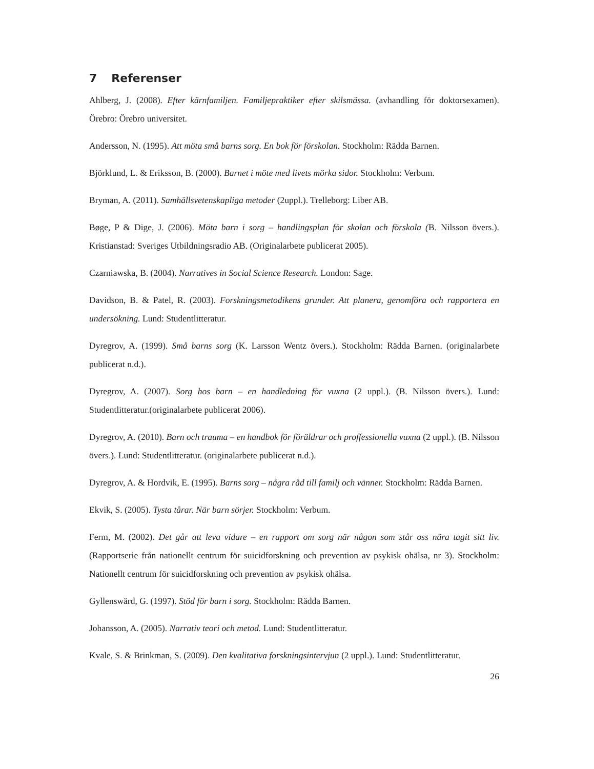7 Referenser
Ahlberg, J. (2008). Efter kärnfamiljen. Familjepraktiker efter skilsmässa. (avhandling för doktorsexamen). Örebro: Örebro universitet.
Andersson, N. (1995). Att möta små barns sorg. En bok för förskolan. Stockholm: Rädda Barnen.
Björklund, L. & Eriksson, B. (2000). Barnet i möte med livets mörka sidor. Stockholm: Verbum.
Bryman, A. (2011). Samhällsvetenskapliga metoder (2uppl.). Trelleborg: Liber AB.
Bøge, P & Dige, J. (2006). Möta barn i sorg – handlingsplan för skolan och förskola (B. Nilsson övers.). Kristianstad: Sveriges Utbildningsradio AB. (Originalarbete publicerat 2005).
Czarniawska, B. (2004). Narratives in Social Science Research. London: Sage.
Davidson, B. & Patel, R. (2003). Forskningsmetodikens grunder. Att planera, genomföra och rapportera en undersökning. Lund: Studentlitteratur.
Dyregrov, A. (1999). Små barns sorg (K. Larsson Wentz övers.). Stockholm: Rädda Barnen. (originalarbete publicerat n.d.).
Dyregrov, A. (2007). Sorg hos barn – en handledning för vuxna (2 uppl.). (B. Nilsson övers.). Lund: Studentlitteratur.(originalarbete publicerat 2006).
Dyregrov, A. (2010). Barn och trauma – en handbok för föräldrar och proffessionella vuxna (2 uppl.). (B. Nilsson övers.). Lund: Studentlitteratur. (originalarbete publicerat n.d.).
Dyregrov, A. & Hordvik, E. (1995). Barns sorg – några råd till familj och vänner. Stockholm: Rädda Barnen.
Ekvik, S. (2005). Tysta tårar. När barn sörjer. Stockholm: Verbum.
Ferm, M. (2002). Det går att leva vidare – en rapport om sorg när någon som står oss nära tagit sitt liv. (Rapportserie från nationellt centrum för suicidforskning och prevention av psykisk ohälsa, nr 3). Stockholm: Nationellt centrum för suicidforskning och prevention av psykisk ohälsa.
Gyllenswärd, G. (1997). Stöd för barn i sorg. Stockholm: Rädda Barnen.
Johansson, A. (2005). Narrativ teori och metod. Lund: Studentlitteratur.
Kvale, S. & Brinkman, S. (2009). Den kvalitativa forskningsintervjun (2 uppl.). Lund: Studentlitteratur.
26